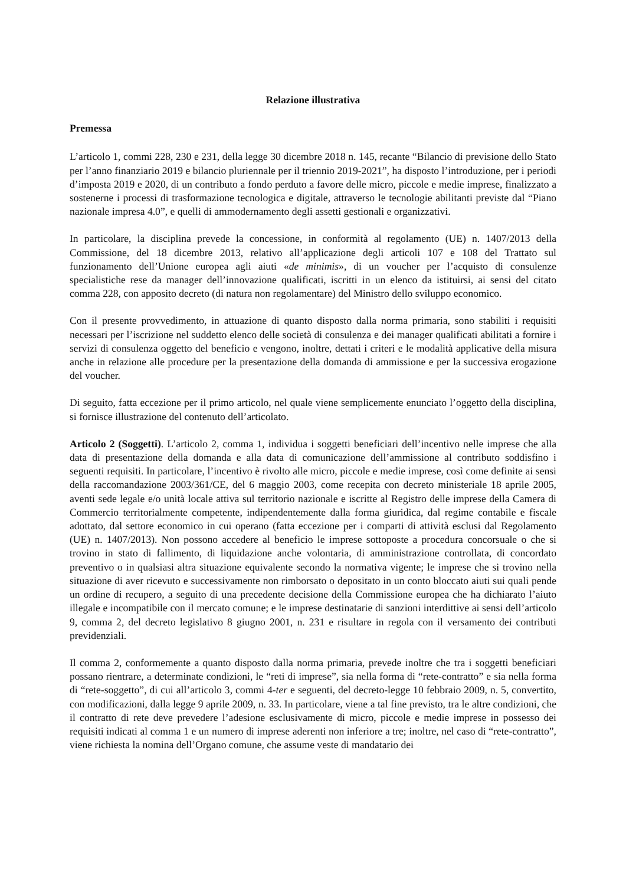Relazione illustrativa
Premessa
L’articolo 1, commi 228, 230 e 231, della legge 30 dicembre 2018 n. 145, recante “Bilancio di previsione dello Stato per l’anno finanziario 2019 e bilancio pluriennale per il triennio 2019-2021”, ha disposto l’introduzione, per i periodi d’imposta 2019 e 2020, di un contributo a fondo perduto a favore delle micro, piccole e medie imprese, finalizzato a sostenerne i processi di trasformazione tecnologica e digitale, attraverso le tecnologie abilitanti previste dal “Piano nazionale impresa 4.0”, e quelli di ammodernamento degli assetti gestionali e organizzativi.
In particolare, la disciplina prevede la concessione, in conformità al regolamento (UE) n. 1407/2013 della Commissione, del 18 dicembre 2013, relativo all’applicazione degli articoli 107 e 108 del Trattato sul funzionamento dell’Unione europea agli aiuti «de minimis», di un voucher per l’acquisto di consulenze specialistiche rese da manager dell’innovazione qualificati, iscritti in un elenco da istituirsi, ai sensi del citato comma 228, con apposito decreto (di natura non regolamentare) del Ministro dello sviluppo economico.
Con il presente provvedimento, in attuazione di quanto disposto dalla norma primaria, sono stabiliti i requisiti necessari per l’iscrizione nel suddetto elenco delle società di consulenza e dei manager qualificati abilitati a fornire i servizi di consulenza oggetto del beneficio e vengono, inoltre, dettati i criteri e le modalità applicative della misura anche in relazione alle procedure per la presentazione della domanda di ammissione e per la successiva erogazione del voucher.
Di seguito, fatta eccezione per il primo articolo, nel quale viene semplicemente enunciato l’oggetto della disciplina, si fornisce illustrazione del contenuto dell’articolato.
Articolo 2 (Soggetti). L’articolo 2, comma 1, individua i soggetti beneficiari dell’incentivo nelle imprese che alla data di presentazione della domanda e alla data di comunicazione dell’ammissione al contributo soddisfino i seguenti requisiti. In particolare, l’incentivo è rivolto alle micro, piccole e medie imprese, così come definite ai sensi della raccomandazione 2003/361/CE, del 6 maggio 2003, come recepita con decreto ministeriale 18 aprile 2005, aventi sede legale e/o unità locale attiva sul territorio nazionale e iscritte al Registro delle imprese della Camera di Commercio territorialmente competente, indipendentemente dalla forma giuridica, dal regime contabile e fiscale adottato, dal settore economico in cui operano (fatta eccezione per i comparti di attività esclusi dal Regolamento (UE) n. 1407/2013). Non possono accedere al beneficio le imprese sottoposte a procedura concorsuale o che si trovino in stato di fallimento, di liquidazione anche volontaria, di amministrazione controllata, di concordato preventivo o in qualsiasi altra situazione equivalente secondo la normativa vigente; le imprese che si trovino nella situazione di aver ricevuto e successivamente non rimborsato o depositato in un conto bloccato aiuti sui quali pende un ordine di recupero, a seguito di una precedente decisione della Commissione europea che ha dichiarato l’aiuto illegale e incompatibile con il mercato comune; e le imprese destinatarie di sanzioni interdittive ai sensi dell’articolo 9, comma 2, del decreto legislativo 8 giugno 2001, n. 231 e risultare in regola con il versamento dei contributi previdenziali.
Il comma 2, conformemente a quanto disposto dalla norma primaria, prevede inoltre che tra i soggetti beneficiari possano rientrare, a determinate condizioni, le “reti di imprese”, sia nella forma di “rete-contratto” e sia nella forma di “rete-soggetto”, di cui all’articolo 3, commi 4-ter e seguenti, del decreto-legge 10 febbraio 2009, n. 5, convertito, con modificazioni, dalla legge 9 aprile 2009, n. 33. In particolare, viene a tal fine previsto, tra le altre condizioni, che il contratto di rete deve prevedere l’adesione esclusivamente di micro, piccole e medie imprese in possesso dei requisiti indicati al comma 1 e un numero di imprese aderenti non inferiore a tre; inoltre, nel caso di “rete-contratto”, viene richiesta la nomina dell’Organo comune, che assume veste di mandatario dei